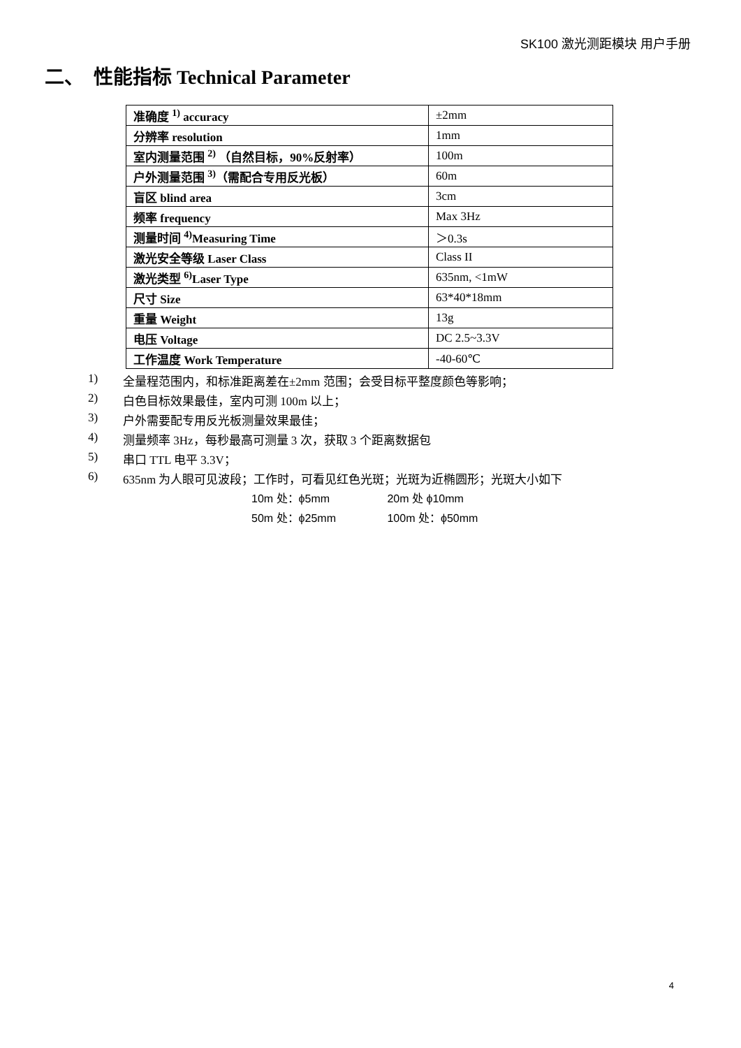SK100 激光测距模块 用户手册
二、 性能指标 Technical Parameter
| 准确度 <sup>1)</sup> accuracy | ±2mm |
| 分辨率 resolution | 1mm |
| 室内测量范围 <sup>2)</sup> （自然目标，90%反射率） | 100m |
| 户外测量范围 <sup>3)</sup>（需配合专用反光板） | 60m |
| 盲区 blind area | 3cm |
| 频率 frequency | Max 3Hz |
| 测量时间 <sup>4)</sup>Measuring Time | ＞0.3s |
| 激光安全等级 Laser Class | Class II |
| 激光类型 <sup>6)</sup>Laser Type | 635nm, <1mW |
| 尺寸 Size | 63*40*18mm |
| 重量 Weight | 13g |
| 电压 Voltage | DC 2.5~3.3V |
| 工作温度 Work Temperature | -40-60℃ |
1) 全量程范围内，和标准距离差在±2mm 范围；会受目标平整度颜色等影响；
2) 白色目标效果最佳，室内可测 100m 以上；
3) 户外需要配专用反光板测量效果最佳；
4) 测量频率 3Hz，每秒最高可测量 3 次，获取 3 个距离数据包
5) 串口 TTL 电平 3.3V；
6) 635nm 为人眼可见波段；工作时，可看见红色光斑；光斑为近椭圆形；光斑大小如下
10m 处：ϕ5mm 20m 处 ϕ10mm
50m 处：ϕ25mm 100m 处：ϕ50mm
4